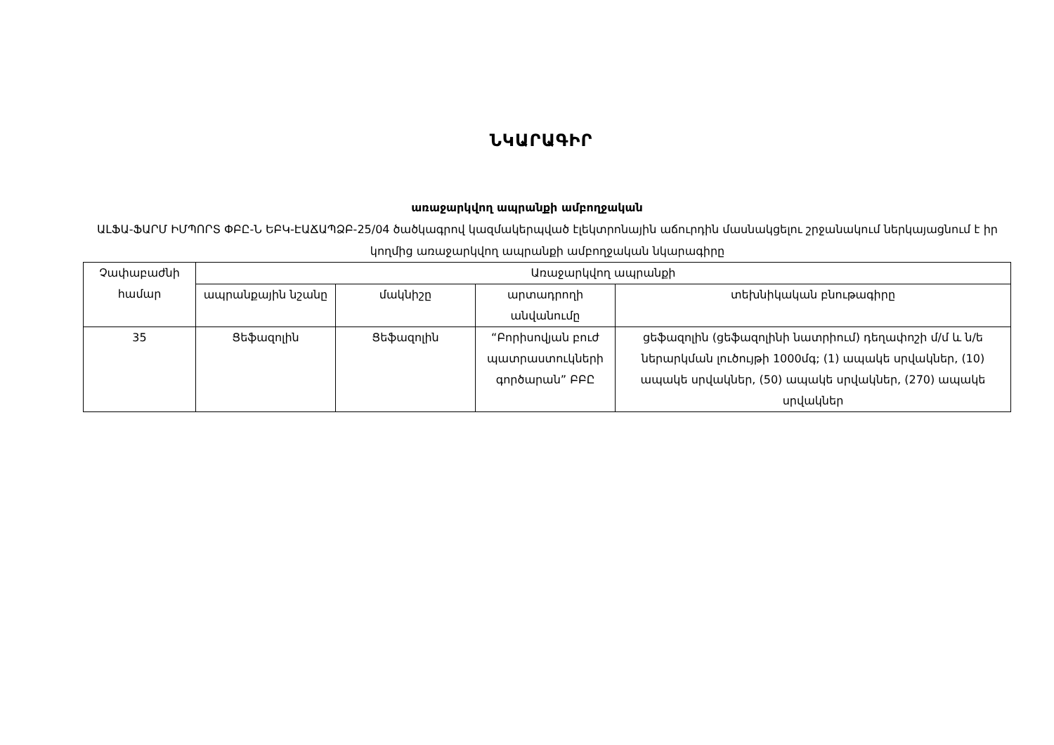ՆԿԱՐԱԳԻՐ
առաջարկվող ապրանքի ամբողջական
ԱԼՖԱ-ՖԱՐՄ ԻՄՊՈՐՏ ՓԲԸ-Ն ԵԲԿ-ԷԱՃԱՊՁԲ-25/04 ծածկագրով կազմակերպված էլեկտրոնային աճուրդին մասնակցելու շրջանակում ներկայացնում է իր կողմից առաջարկվող ապրանքի ամբողջական նկարագիրը
| Չափաբաժնի համար | Առաջարկվող ապրանքի | | | |
| --- | --- | --- | --- | --- |
| | ապրանքային նշանը | մակնիշը | արտադրողի անվանումը | տեխնիկական բնութագիրը |
| 35 | Ցեֆազոլին | Ցեֆազոլին | “Բորիսովյան բուժ պատրաստուկների գործարան” ԲԲԸ | ցեֆազոլին (ցեֆազոլինի նատրիում) դեղափոշի մ/մ և ն/ե ներարկման լուծույթի 1000մգ; (1) ապակե սրվակներ, (10) ապակե սրվակներ, (50) ապակե սրվակներ, (270) ապակե սրվակներ |